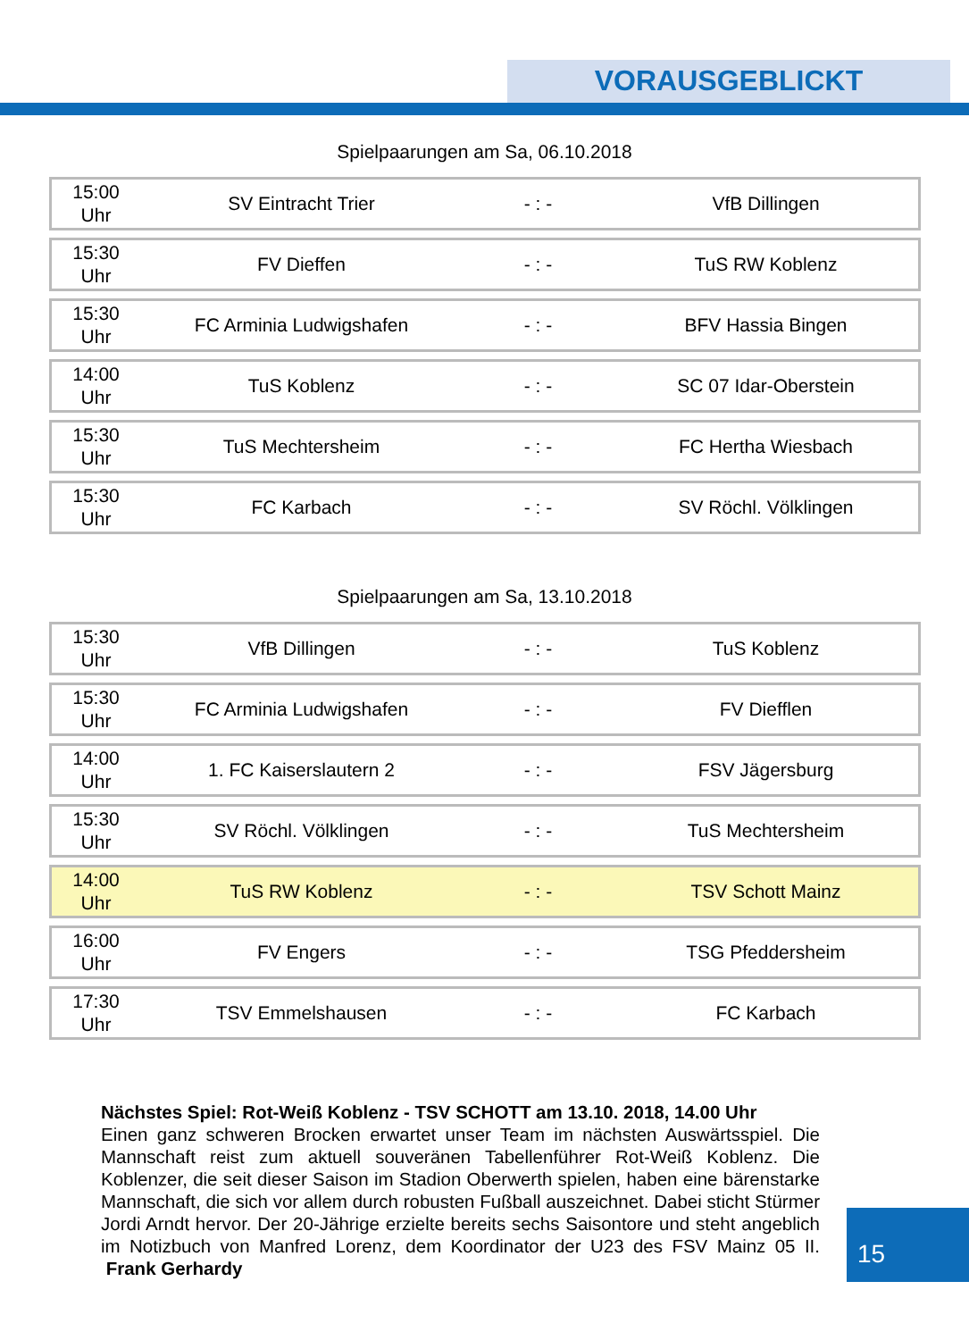VORAUSGEBLICKT
Spielpaarungen am Sa, 06.10.2018
| 15:00 Uhr | SV Eintracht Trier | - : - | VfB Dillingen |
| 15:30 Uhr | FV Dieffen | - : - | TuS RW Koblenz |
| 15:30 Uhr | FC Arminia Ludwigshafen | - : - | BFV Hassia Bingen |
| 14:00 Uhr | TuS Koblenz | - : - | SC 07 Idar-Oberstein |
| 15:30 Uhr | TuS Mechtersheim | - : - | FC Hertha Wiesbach |
| 15:30 Uhr | FC Karbach | - : - | SV Röchl. Völklingen |
Spielpaarungen am Sa, 13.10.2018
| 15:30 Uhr | VfB Dillingen | - : - | TuS Koblenz |
| 15:30 Uhr | FC Arminia Ludwigshafen | - : - | FV Diefflen |
| 14:00 Uhr | 1. FC Kaiserslautern 2 | - : - | FSV Jägersburg |
| 15:30 Uhr | SV Röchl. Völklingen | - : - | TuS Mechtersheim |
| 14:00 Uhr | TuS RW Koblenz | - : - | TSV Schott Mainz |
| 16:00 Uhr | FV Engers | - : - | TSG Pfeddersheim |
| 17:30 Uhr | TSV Emmelshausen | - : - | FC Karbach |
Nächstes Spiel: Rot-Weiß Koblenz - TSV SCHOTT am 13.10. 2018, 14.00 Uhr
Einen ganz schweren Brocken erwartet unser Team im nächsten Auswärtsspiel. Die Mannschaft reist zum aktuell souveränen Tabellenführer Rot-Weiß Koblenz. Die Koblenzer, die seit dieser Saison im Stadion Oberwerth spielen, haben eine bärenstarke Mannschaft, die sich vor allem durch robusten Fußball auszeichnet. Dabei sticht Stürmer Jordi Arndt hervor. Der 20-Jährige erzielte bereits sechs Saisontore und steht angeblich im Notizbuch von Manfred Lorenz, dem Koordinator der U23 des FSV Mainz 05 II. Frank Gerhardy
15